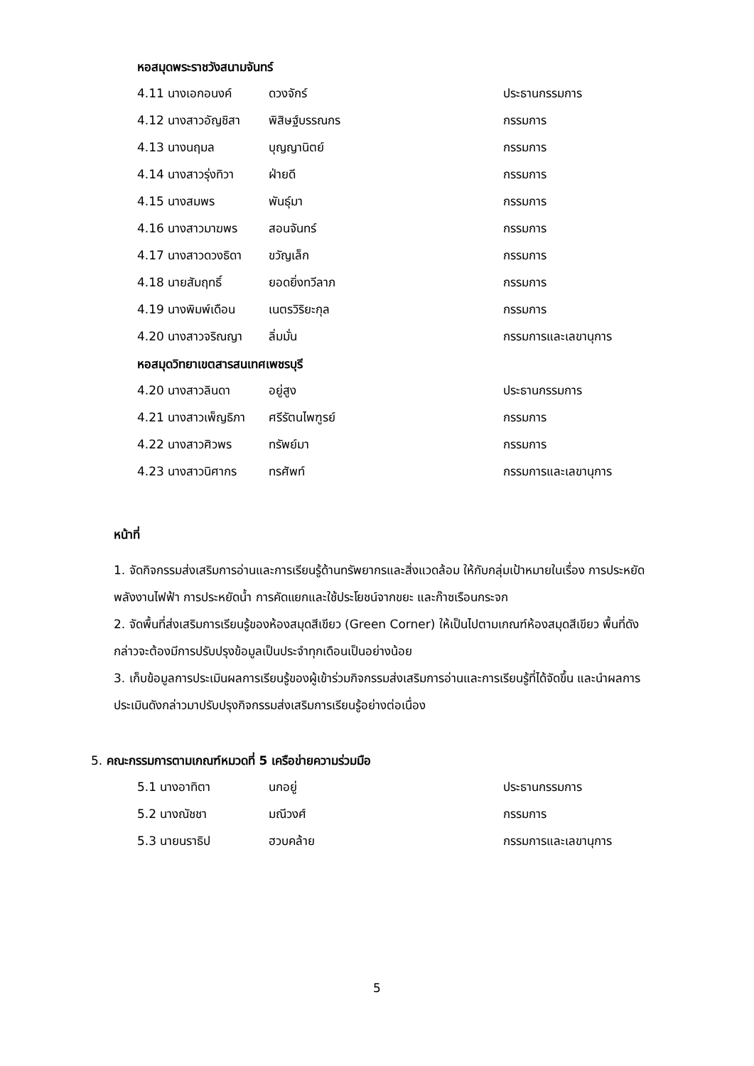หอสมุดพระราชวังสนามจันทร์
| 4.11 นางเอกอนงค์ | ดวงจักร์ | ประธานกรรมการ |
| 4.12 นางสาวอัญชิสา | พิสิษฐ์บรรณกร | กรรมการ |
| 4.13 นางนฤมล | บุญญานิตย์ | กรรมการ |
| 4.14 นางสาวรุ่งทิวา | ฝ่ายดี | กรรมการ |
| 4.15 นางสมพร | พันธุ์มา | กรรมการ |
| 4.16 นางสาวมาฆพร | สอนจันทร์ | กรรมการ |
| 4.17 นางสาวดวงธิดา | ขวัญเล็ก | กรรมการ |
| 4.18 นายสัมฤทธิ์ | ยอดยิ่งทวีลาภ | กรรมการ |
| 4.19 นางพิมพ์เดือน | เนตรวิริยะกุล | กรรมการ |
| 4.20 นางสาวจริณญา | ลิ่มมั่น | กรรมการและเลขานุการ |
หอสมุดวิทยาเขตสารสนเทศเพชรบุรี
| 4.20 นางสาวลินดา | อยู่สูง | ประธานกรรมการ |
| 4.21 นางสาวเพ็ญธิภา | ศรีรัตนไพฑูรย์ | กรรมการ |
| 4.22 นางสาวศิวพร | ทรัพย์มา | กรรมการ |
| 4.23 นางสาวนิศากร | ทรศัพท์ | กรรมการและเลขานุการ |
หน้าที่
1. จัดกิจกรรมส่งเสริมการอ่านและการเรียนรู้ด้านทรัพยากรและสิ่งแวดล้อม ให้กับกลุ่มเป้าหมายในเรื่อง การประหยัดพลังงานไฟฟ้า การประหยัดน้ำ การคัดแยกและใช้ประโยชน์จากขยะ และก๊าซเรือนกระจก
2. จัดพื้นที่ส่งเสริมการเรียนรู้ของห้องสมุดสีเขียว (Green Corner) ให้เป็นไปตามเกณฑ์ห้องสมุดสีเขียว พื้นที่ดังกล่าวจะต้องมีการปรับปรุงข้อมูลเป็นประจำทุกเดือนเป็นอย่างน้อย
3. เก็บข้อมูลการประเมินผลการเรียนรู้ของผู้เข้าร่วมกิจกรรมส่งเสริมการอ่านและการเรียนรู้ที่ได้จัดขึ้น และนำผลการประเมินดังกล่าวมาปรับปรุงกิจกรรมส่งเสริมการเรียนรู้อย่างต่อเนื่อง
5. คณะกรรมการตามเกณฑ์หมวดที่ 5 เครือข่ายความร่วมมือ
| 5.1 นางอาทิตา | นกอยู่ | ประธานกรรมการ |
| 5.2 นางณัชชา | มณีวงศ์ | กรรมการ |
| 5.3 นายนราธิป | ฮวบคล้าย | กรรมการและเลขานุการ |
5